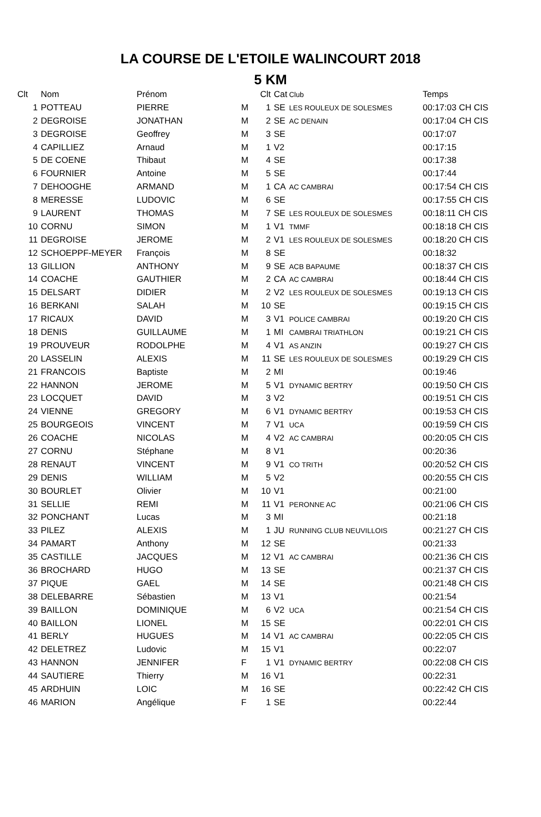LA COURSE DE L'ETOILE WALINCOURT 2018
5 KM
| Clt | Nom | Prénom | | Clt | Cat | Club | Temps |
| --- | --- | --- | --- | --- | --- | --- | --- |
| 1 | POTTEAU | PIERRE | M | 1 | SE | LES ROULEUX DE SOLESMES | 00:17:03 CH CIS |
| 2 | DEGROISE | JONATHAN | M | 2 | SE | AC DENAIN | 00:17:04 CH CIS |
| 3 | DEGROISE | Geoffrey | M | 3 | SE | | 00:17:07 |
| 4 | CAPILLIEZ | Arnaud | M | 1 | V2 | | 00:17:15 |
| 5 | DE COENE | Thibaut | M | 4 | SE | | 00:17:38 |
| 6 | FOURNIER | Antoine | M | 5 | SE | | 00:17:44 |
| 7 | DEHOOGHE | ARMAND | M | 1 | CA | AC CAMBRAI | 00:17:54 CH CIS |
| 8 | MERESSE | LUDOVIC | M | 6 | SE | | 00:17:55 CH CIS |
| 9 | LAURENT | THOMAS | M | 7 | SE | LES ROULEUX DE SOLESMES | 00:18:11 CH CIS |
| 10 | CORNU | SIMON | M | 1 | V1 | TMMF | 00:18:18 CH CIS |
| 11 | DEGROISE | JEROME | M | 2 | V1 | LES ROULEUX DE SOLESMES | 00:18:20 CH CIS |
| 12 | SCHOEPPF-MEYER | François | M | 8 | SE | | 00:18:32 |
| 13 | GILLION | ANTHONY | M | 9 | SE | ACB BAPAUME | 00:18:37 CH CIS |
| 14 | COACHE | GAUTHIER | M | 2 | CA | AC CAMBRAI | 00:18:44 CH CIS |
| 15 | DELSART | DIDIER | M | 2 | V2 | LES ROULEUX DE SOLESMES | 00:19:13 CH CIS |
| 16 | BERKANI | SALAH | M | 10 | SE | | 00:19:15 CH CIS |
| 17 | RICAUX | DAVID | M | 3 | V1 | POLICE CAMBRAI | 00:19:20 CH CIS |
| 18 | DENIS | GUILLAUME | M | 1 | MI | CAMBRAI TRIATHLON | 00:19:21 CH CIS |
| 19 | PROUVEUR | RODOLPHE | M | 4 | V1 | AS ANZIN | 00:19:27 CH CIS |
| 20 | LASSELIN | ALEXIS | M | 11 | SE | LES ROULEUX DE SOLESMES | 00:19:29 CH CIS |
| 21 | FRANCOIS | Baptiste | M | 2 | MI | | 00:19:46 |
| 22 | HANNON | JEROME | M | 5 | V1 | DYNAMIC BERTRY | 00:19:50 CH CIS |
| 23 | LOCQUET | DAVID | M | 3 | V2 | | 00:19:51 CH CIS |
| 24 | VIENNE | GREGORY | M | 6 | V1 | DYNAMIC BERTRY | 00:19:53 CH CIS |
| 25 | BOURGEOIS | VINCENT | M | 7 | V1 | UCA | 00:19:59 CH CIS |
| 26 | COACHE | NICOLAS | M | 4 | V2 | AC CAMBRAI | 00:20:05 CH CIS |
| 27 | CORNU | Stéphane | M | 8 | V1 | | 00:20:36 |
| 28 | RENAUT | VINCENT | M | 9 | V1 | CO TRITH | 00:20:52 CH CIS |
| 29 | DENIS | WILLIAM | M | 5 | V2 | | 00:20:55 CH CIS |
| 30 | BOURLET | Olivier | M | 10 | V1 | | 00:21:00 |
| 31 | SELLIE | REMI | M | 11 | V1 | PERONNE AC | 00:21:06 CH CIS |
| 32 | PONCHANT | Lucas | M | 3 | MI | | 00:21:18 |
| 33 | PILEZ | ALEXIS | M | 1 | JU | RUNNING CLUB NEUVILLOIS | 00:21:27 CH CIS |
| 34 | PAMART | Anthony | M | 12 | SE | | 00:21:33 |
| 35 | CASTILLE | JACQUES | M | 12 | V1 | AC CAMBRAI | 00:21:36 CH CIS |
| 36 | BROCHARD | HUGO | M | 13 | SE | | 00:21:37 CH CIS |
| 37 | PIQUE | GAEL | M | 14 | SE | | 00:21:48 CH CIS |
| 38 | DELEBARRE | Sébastien | M | 13 | V1 | | 00:21:54 |
| 39 | BAILLON | DOMINIQUE | M | 6 | V2 | UCA | 00:21:54 CH CIS |
| 40 | BAILLON | LIONEL | M | 15 | SE | | 00:22:01 CH CIS |
| 41 | BERLY | HUGUES | M | 14 | V1 | AC CAMBRAI | 00:22:05 CH CIS |
| 42 | DELETREZ | Ludovic | M | 15 | V1 | | 00:22:07 |
| 43 | HANNON | JENNIFER | F | 1 | V1 | DYNAMIC BERTRY | 00:22:08 CH CIS |
| 44 | SAUTIERE | Thierry | M | 16 | V1 | | 00:22:31 |
| 45 | ARDHUIN | LOIC | M | 16 | SE | | 00:22:42 CH CIS |
| 46 | MARION | Angélique | F | 1 | SE | | 00:22:44 |